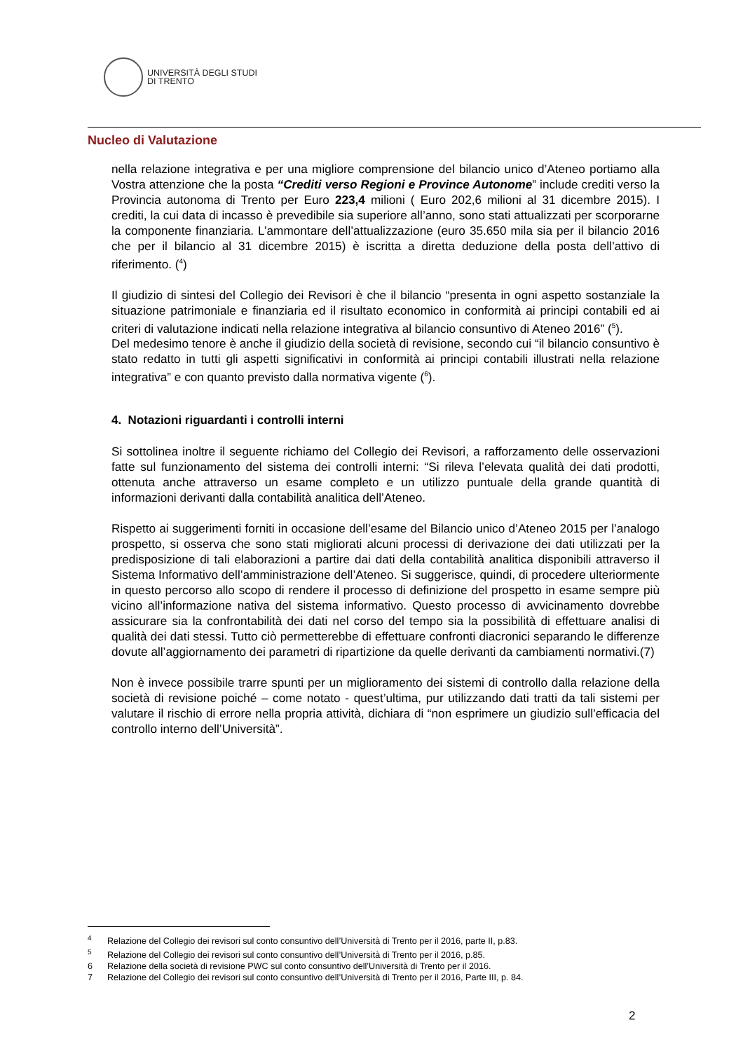UNIVERSITÀ DEGLI STUDI
DI TRENTO
Nucleo di Valutazione
nella relazione integrativa e per una migliore comprensione del bilancio unico d’Ateneo portiamo alla Vostra attenzione che la posta “Crediti verso Regioni e Province Autonome” include crediti verso la Provincia autonoma di Trento per Euro 223,4 milioni ( Euro 202,6 milioni al 31 dicembre 2015). I crediti, la cui data di incasso è prevedibile sia superiore all’anno, sono stati attualizzati per scorporarne la componente finanziaria. L’ammontare dell’attualizzazione (euro 35.650 mila sia per il bilancio 2016 che per il bilancio al 31 dicembre 2015) è iscritta a diretta deduzione della posta dell’attivo di riferimento. (<sup>4</sup>)
Il giudizio di sintesi del Collegio dei Revisori è che il bilancio “presenta in ogni aspetto sostanziale la situazione patrimoniale e finanziaria ed il risultato economico in conformità ai principi contabili ed ai criteri di valutazione indicati nella relazione integrativa al bilancio consuntivo di Ateneo 2016” (<sup>5</sup>).
Del medesimo tenore è anche il giudizio della società di revisione, secondo cui “il bilancio consuntivo è stato redatto in tutti gli aspetti significativi in conformità ai principi contabili illustrati nella relazione integrativa” e con quanto previsto dalla normativa vigente (<sup>6</sup>).
4. Notazioni riguardanti i controlli interni
Si sottolinea inoltre il seguente richiamo del Collegio dei Revisori, a rafforzamento delle osservazioni fatte sul funzionamento del sistema dei controlli interni: “Si rileva l’elevata qualità dei dati prodotti, ottenuta anche attraverso un esame completo e un utilizzo puntuale della grande quantità di informazioni derivanti dalla contabilità analitica dell’Ateneo.
Rispetto ai suggerimenti forniti in occasione dell’esame del Bilancio unico d’Ateneo 2015 per l’analogo prospetto, si osserva che sono stati migliorati alcuni processi di derivazione dei dati utilizzati per la predisposizione di tali elaborazioni a partire dai dati della contabilità analitica disponibili attraverso il Sistema Informativo dell’amministrazione dell’Ateneo. Si suggerisce, quindi, di procedere ulteriormente in questo percorso allo scopo di rendere il processo di definizione del prospetto in esame sempre più vicino all’informazione nativa del sistema informativo. Questo processo di avvicinamento dovrebbe assicurare sia la confrontabilità dei dati nel corso del tempo sia la possibilità di effettuare analisi di qualità dei dati stessi. Tutto ciò permetterebbe di effettuare confronti diacronici separando le differenze dovute all’aggiornamento dei parametri di ripartizione da quelle derivanti da cambiamenti normativi.(7)
Non è invece possibile trarre spunti per un miglioramento dei sistemi di controllo dalla relazione della società di revisione poiché – come notato - quest’ultima, pur utilizzando dati tratti da tali sistemi per valutare il rischio di errore nella propria attività, dichiara di “non esprimere un giudizio sull’efficacia del controllo interno dell’Università”.
<sup>4</sup> Relazione del Collegio dei revisori sul conto consuntivo dell’Università di Trento per il 2016, parte II, p.83.
<sup>5</sup> Relazione del Collegio dei revisori sul conto consuntivo dell’Università di Trento per il 2016, p.85.
6 Relazione della società di revisione PWC sul conto consuntivo dell’Università di Trento per il 2016.
7 Relazione del Collegio dei revisori sul conto consuntivo dell’Università di Trento per il 2016, Parte III, p. 84.
2